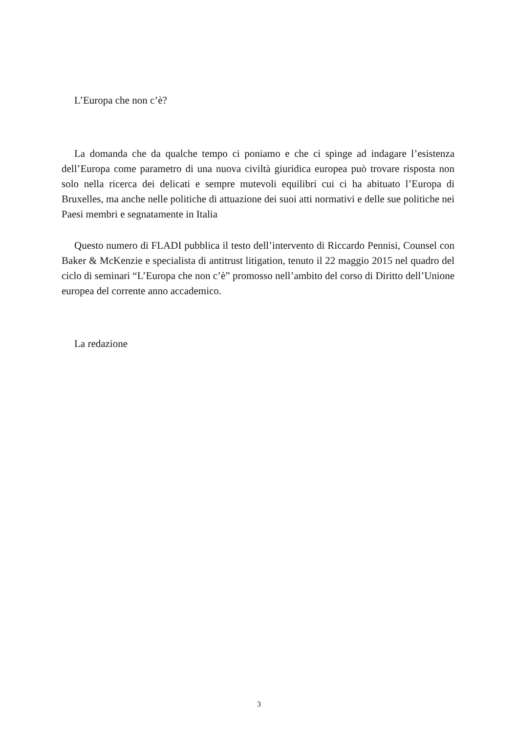L’Europa che non c’è?
La domanda che da qualche tempo ci poniamo e che ci spinge ad indagare l’esistenza dell’Europa come parametro di una nuova civiltà giuridica europea può trovare risposta non solo nella ricerca dei delicati e sempre mutevoli equilibri cui ci ha abituato l’Europa di Bruxelles, ma anche nelle politiche di attuazione dei suoi atti normativi e delle sue politiche nei Paesi membri e segnatamente in Italia
Questo numero di FLADI pubblica il testo dell’intervento di Riccardo Pennisi, Counsel con Baker & McKenzie e specialista di antitrust litigation, tenuto il 22 maggio 2015 nel quadro del ciclo di seminari “L’Europa che non c’è” promosso nell’ambito del corso di Diritto dell’Unione europea del corrente anno accademico.
La redazione
3